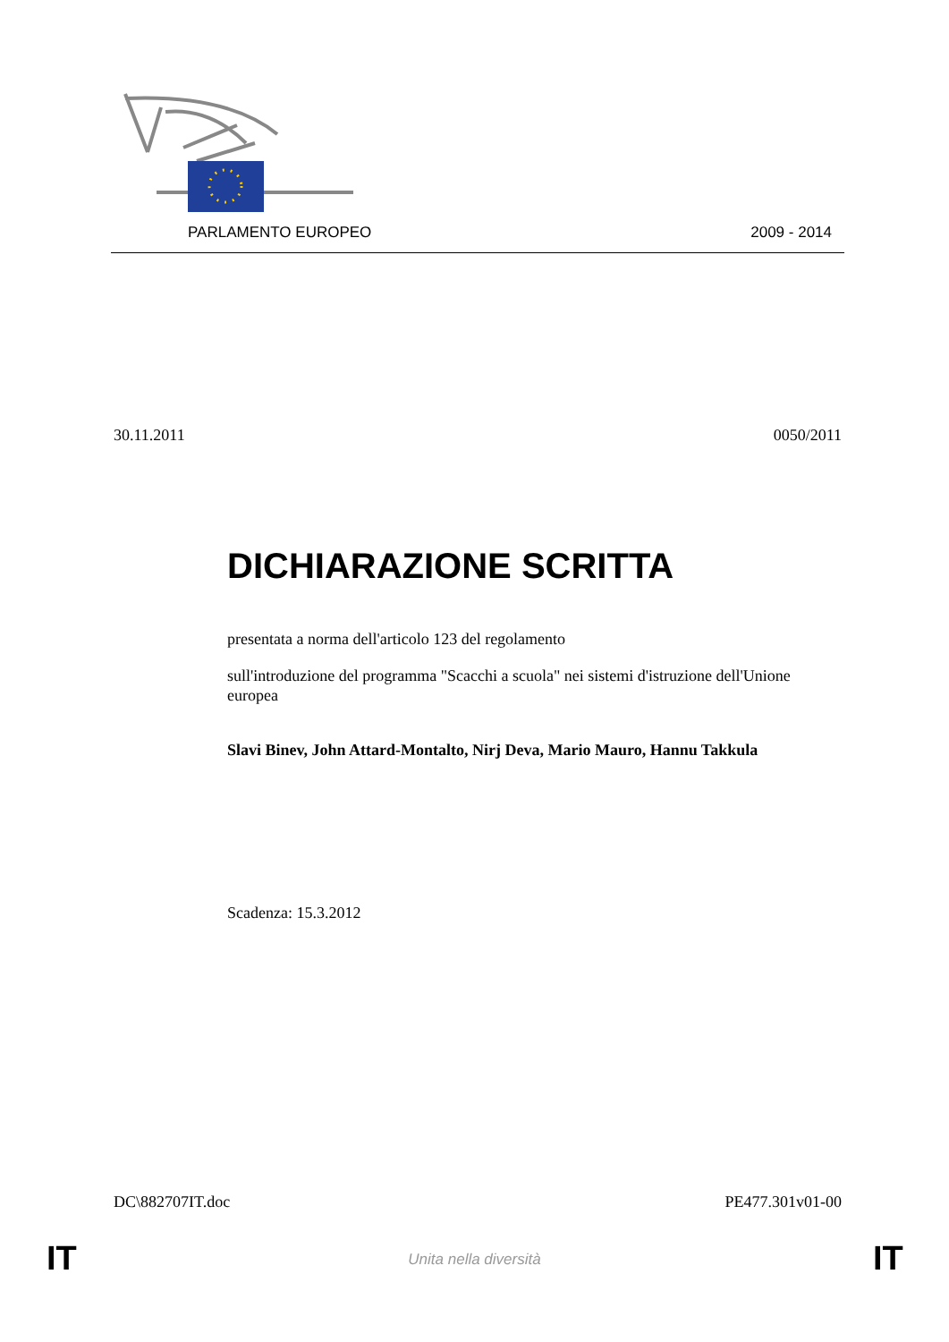PARLAMENTO EUROPEO 2009 - 2014
30.11.2011 0050/2011
DICHIARAZIONE SCRITTA
presentata a norma dell'articolo 123 del regolamento
sull'introduzione del programma "Scacchi a scuola" nei sistemi d'istruzione dell'Unione europea
Slavi Binev, John Attard-Montalto, Nirj Deva, Mario Mauro, Hannu Takkula
Scadenza: 15.3.2012
DC\882707IT.doc PE477.301v01-00
IT
Unita nella diversità IT